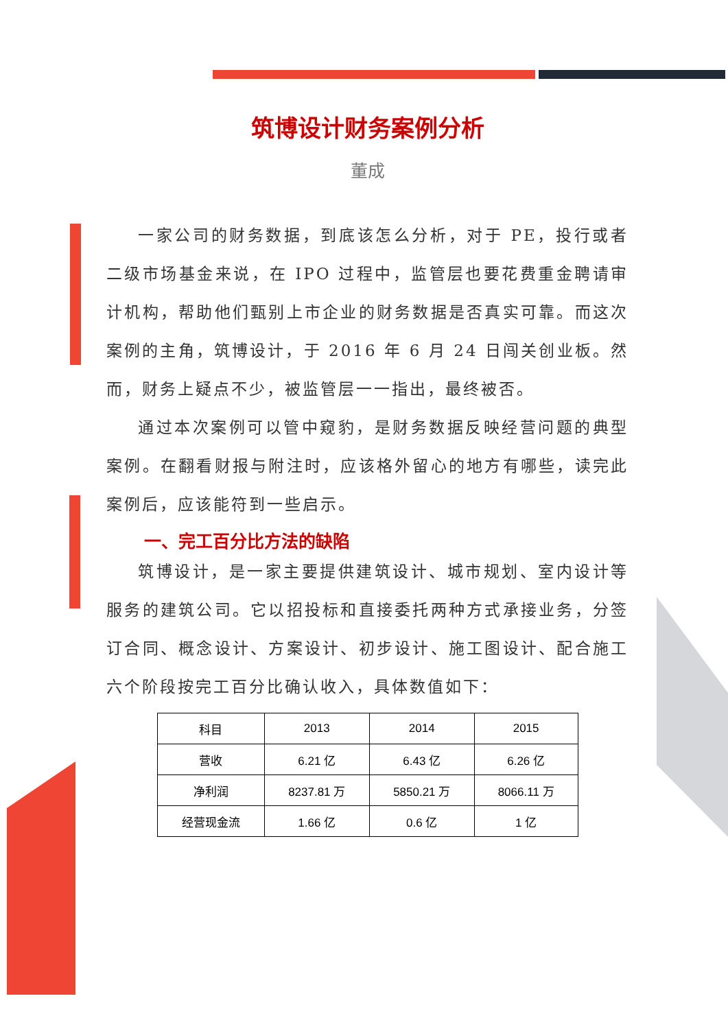筑博设计财务案例分析
董成
一家公司的财务数据，到底该怎么分析，对于 PE，投行或者二级市场基金来说，在 IPO 过程中，监管层也要花费重金聘请审计机构，帮助他们甄别上市企业的财务数据是否真实可靠。而这次案例的主角，筑博设计，于 2016 年 6 月 24 日闯关创业板。然而，财务上疑点不少，被监管层一一指出，最终被否。
通过本次案例可以管中窥豹，是财务数据反映经营问题的典型案例。在翻看财报与附注时，应该格外留心的地方有哪些，读完此案例后，应该能符到一些启示。
一、完工百分比方法的缺陷
筑博设计，是一家主要提供建筑设计、城市规划、室内设计等服务的建筑公司。它以招投标和直接委托两种方式承接业务，分签订合同、概念设计、方案设计、初步设计、施工图设计、配合施工六个阶段按完工百分比确认收入，具体数值如下：
| 科目 | 2013 | 2014 | 2015 |
| 营收 | 6.21 亿 | 6.43 亿 | 6.26 亿 |
| 净利润 | 8237.81 万 | 5850.21 万 | 8066.11 万 |
| 经营现金流 | 1.66 亿 | 0.6 亿 | 1 亿 |